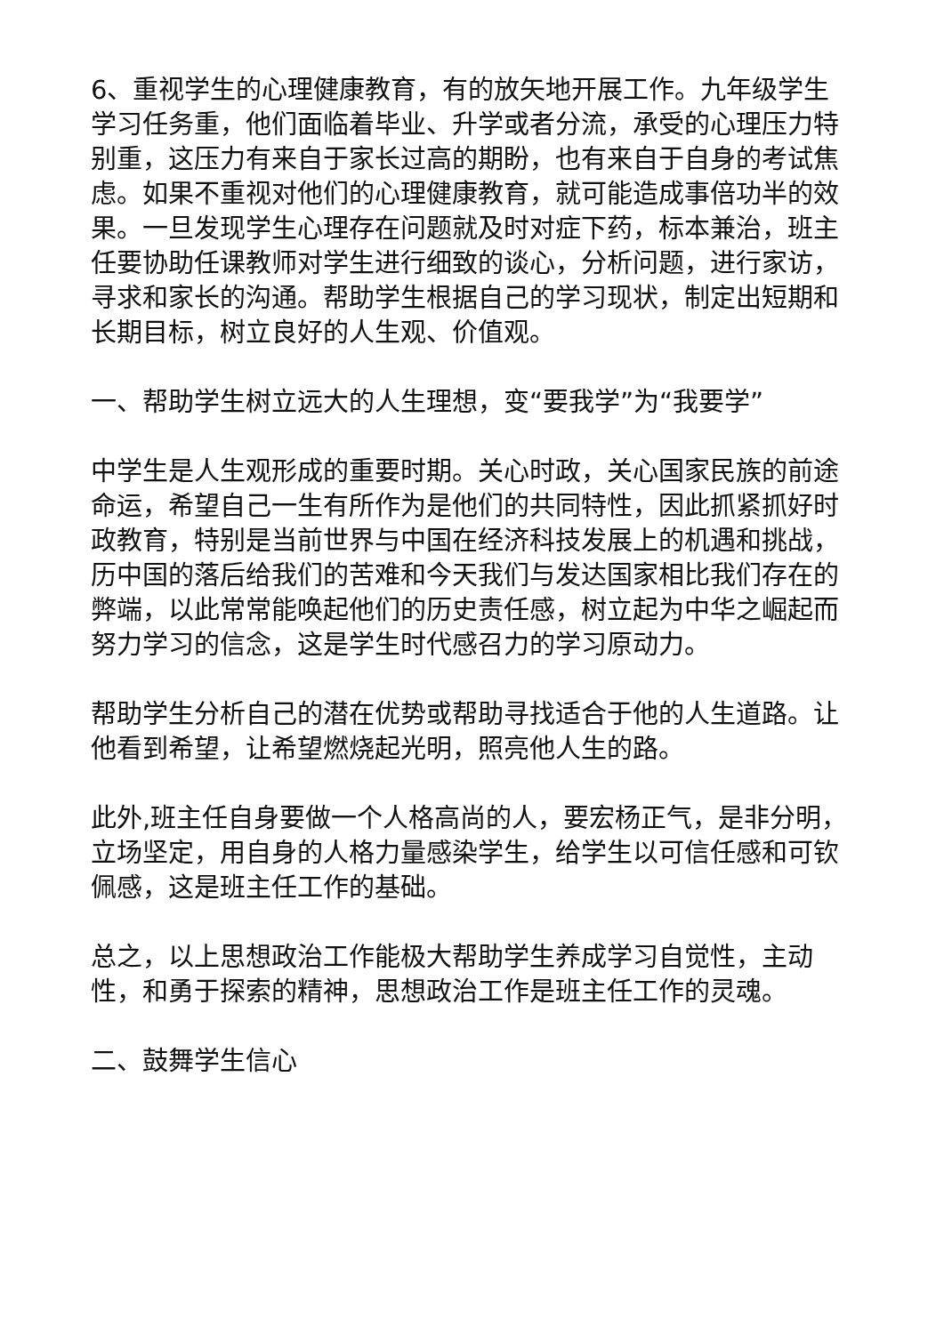6、重视学生的心理健康教育，有的放矢地开展工作。九年级学生学习任务重，他们面临着毕业、升学或者分流，承受的心理压力特别重，这压力有来自于家长过高的期盼，也有来自于自身的考试焦虑。如果不重视对他们的心理健康教育，就可能造成事倍功半的效果。一旦发现学生心理存在问题就及时对症下药，标本兼治，班主任要协助任课教师对学生进行细致的谈心，分析问题，进行家访，寻求和家长的沟通。帮助学生根据自己的学习现状，制定出短期和长期目标，树立良好的人生观、价值观。
一、帮助学生树立远大的人生理想，变“要我学”为“我要学”
中学生是人生观形成的重要时期。关心时政，关心国家民族的前途命运，希望自己一生有所作为是他们的共同特性，因此抓紧抓好时政教育，特别是当前世界与中国在经济科技发展上的机遇和挑战，历中国的落后给我们的苦难和今天我们与发达国家相比我们存在的弊端，以此常常能唤起他们的历史责任感，树立起为中华之崛起而努力学习的信念，这是学生时代感召力的学习原动力。
帮助学生分析自己的潜在优势或帮助寻找适合于他的人生道路。让他看到希望，让希望燃烧起光明，照亮他人生的路。
此外,班主任自身要做一个人格高尚的人，要宏杨正气，是非分明，立场坚定，用自身的人格力量感染学生，给学生以可信任感和可钦佩感，这是班主任工作的基础。
总之，以上思想政治工作能极大帮助学生养成学习自觉性，主动性，和勇于探索的精神，思想政治工作是班主任工作的灵魂。
二、鼓舞学生信心